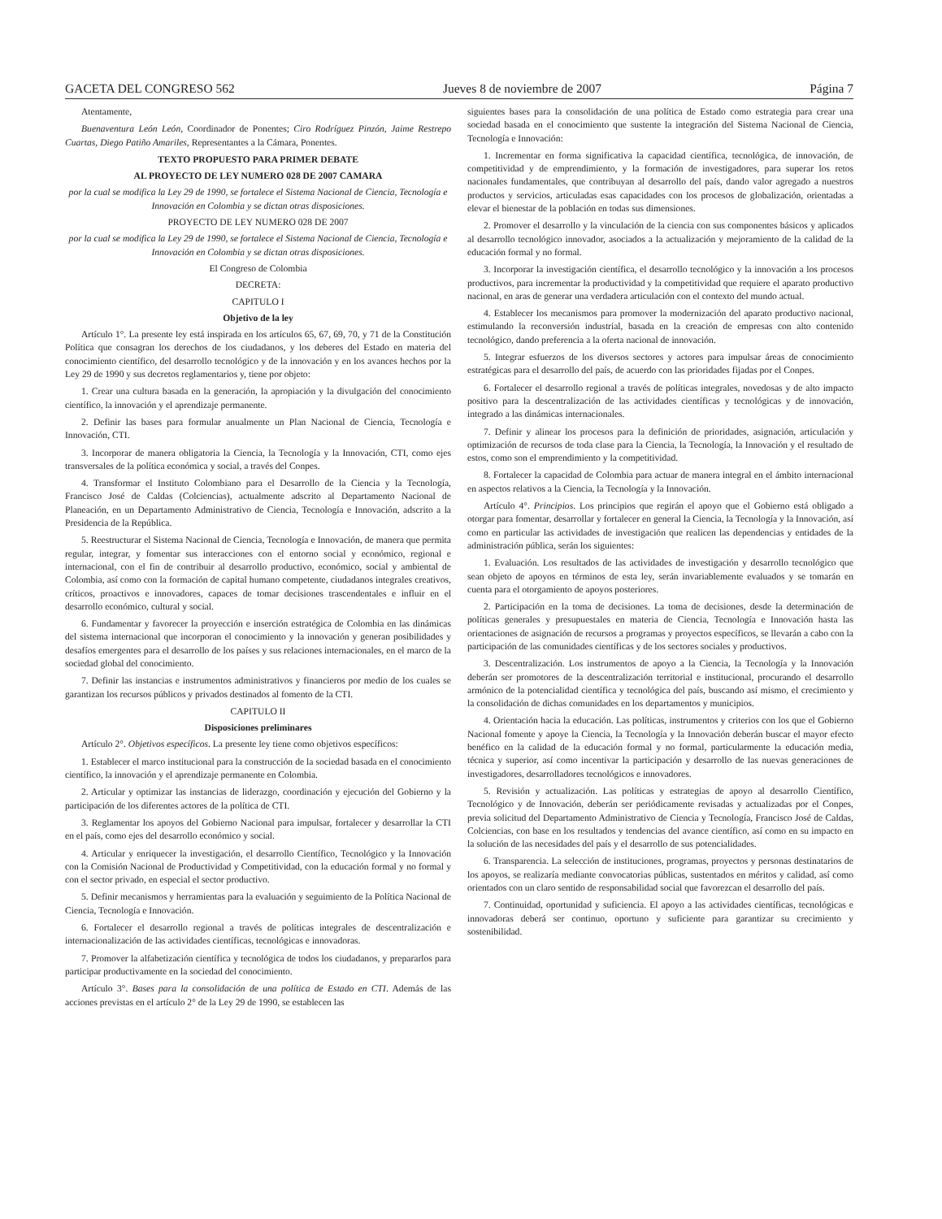GACETA DEL CONGRESO 562 Jueves 8 de noviembre de 2007 Página 7
Atentamente,
Buenaventura León León, Coordinador de Ponentes; Ciro Rodríguez Pinzón, Jaime Restrepo Cuartas, Diego Patiño Amariles, Representantes a la Cámara, Ponentes.
TEXTO PROPUESTO PARA PRIMER DEBATE
AL PROYECTO DE LEY NUMERO 028 DE 2007 CAMARA
por la cual se modifica la Ley 29 de 1990, se fortalece el Sistema Nacional de Ciencia, Tecnología e Innovación en Colombia y se dictan otras disposiciones.
PROYECTO DE LEY NUMERO 028 DE 2007
por la cual se modifica la Ley 29 de 1990, se fortalece el Sistema Nacional de Ciencia, Tecnología e Innovación en Colombia y se dictan otras disposiciones.
El Congreso de Colombia
DECRETA:
CAPITULO I
Objetivo de la ley
Artículo 1°. La presente ley está inspirada en los artículos 65, 67, 69, 70, y 71 de la Constitución Política que consagran los derechos de los ciudadanos, y los deberes del Estado en materia del conocimiento científico, del desarrollo tecnológico y de la innovación y en los avances hechos por la Ley 29 de 1990 y sus decretos reglamentarios y, tiene por objeto:
1. Crear una cultura basada en la generación, la apropiación y la divulgación del conocimiento científico, la innovación y el aprendizaje permanente.
2. Definir las bases para formular anualmente un Plan Nacional de Ciencia, Tecnología e Innovación, CTI.
3. Incorporar de manera obligatoria la Ciencia, la Tecnología y la Innovación, CTI, como ejes transversales de la política económica y social, a través del Conpes.
4. Transformar el Instituto Colombiano para el Desarrollo de la Ciencia y la Tecnología, Francisco José de Caldas (Colciencias), actualmente adscrito al Departamento Nacional de Planeación, en un Departamento Administrativo de Ciencia, Tecnología e Innovación, adscrito a la Presidencia de la República.
5. Reestructurar el Sistema Nacional de Ciencia, Tecnología e Innovación, de manera que permita regular, integrar, y fomentar sus interacciones con el entorno social y económico, regional e internacional, con el fin de contribuir al desarrollo productivo, económico, social y ambiental de Colombia, así como con la formación de capital humano competente, ciudadanos integrales creativos, críticos, proactivos e innovadores, capaces de tomar decisiones trascendentales e influir en el desarrollo económico, cultural y social.
6. Fundamentar y favorecer la proyección e inserción estratégica de Colombia en las dinámicas del sistema internacional que incorporan el conocimiento y la innovación y generan posibilidades y desafíos emergentes para el desarrollo de los países y sus relaciones internacionales, en el marco de la sociedad global del conocimiento.
7. Definir las instancias e instrumentos administrativos y financieros por medio de los cuales se garantizan los recursos públicos y privados destinados al fomento de la CTI.
CAPITULO II
Disposiciones preliminares
Artículo 2°. Objetivos específicos. La presente ley tiene como objetivos específicos:
1. Establecer el marco institucional para la construcción de la sociedad basada en el conocimiento científico, la innovación y el aprendizaje permanente en Colombia.
2. Articular y optimizar las instancias de liderazgo, coordinación y ejecución del Gobierno y la participación de los diferentes actores de la política de CTI.
3. Reglamentar los apoyos del Gobierno Nacional para impulsar, fortalecer y desarrollar la CTI en el país, como ejes del desarrollo económico y social.
4. Articular y enriquecer la investigación, el desarrollo Científico, Tecnológico y la Innovación con la Comisión Nacional de Productividad y Competitividad, con la educación formal y no formal y con el sector privado, en especial el sector productivo.
5. Definir mecanismos y herramientas para la evaluación y seguimiento de la Política Nacional de Ciencia, Tecnología e Innovación.
6. Fortalecer el desarrollo regional a través de políticas integrales de descentralización e internacionalización de las actividades científicas, tecnológicas e innovadoras.
7. Promover la alfabetización científica y tecnológica de todos los ciudadanos, y prepararlos para participar productivamente en la sociedad del conocimiento.
Artículo 3°. Bases para la consolidación de una política de Estado en CTI. Además de las acciones previstas en el artículo 2° de la Ley 29 de 1990, se establecen las
siguientes bases para la consolidación de una política de Estado como estrategia para crear una sociedad basada en el conocimiento que sustente la integración del Sistema Nacional de Ciencia, Tecnología e Innovación:
1. Incrementar en forma significativa la capacidad científica, tecnológica, de innovación, de competitividad y de emprendimiento, y la formación de investigadores, para superar los retos nacionales fundamentales, que contribuyan al desarrollo del país, dando valor agregado a nuestros productos y servicios, articuladas esas capacidades con los procesos de globalización, orientadas a elevar el bienestar de la población en todas sus dimensiones.
2. Promover el desarrollo y la vinculación de la ciencia con sus componentes básicos y aplicados al desarrollo tecnológico innovador, asociados a la actualización y mejoramiento de la calidad de la educación formal y no formal.
3. Incorporar la investigación científica, el desarrollo tecnológico y la innovación a los procesos productivos, para incrementar la productividad y la competitividad que requiere el aparato productivo nacional, en aras de generar una verdadera articulación con el contexto del mundo actual.
4. Establecer los mecanismos para promover la modernización del aparato productivo nacional, estimulando la reconversión industrial, basada en la creación de empresas con alto contenido tecnológico, dando preferencia a la oferta nacional de innovación.
5. Integrar esfuerzos de los diversos sectores y actores para impulsar áreas de conocimiento estratégicas para el desarrollo del país, de acuerdo con las prioridades fijadas por el Conpes.
6. Fortalecer el desarrollo regional a través de políticas integrales, novedosas y de alto impacto positivo para la descentralización de las actividades científicas y tecnológicas y de innovación, integrado a las dinámicas internacionales.
7. Definir y alinear los procesos para la definición de prioridades, asignación, articulación y optimización de recursos de toda clase para la Ciencia, la Tecnología, la Innovación y el resultado de estos, como son el emprendimiento y la competitividad.
8. Fortalecer la capacidad de Colombia para actuar de manera integral en el ámbito internacional en aspectos relativos a la Ciencia, la Tecnología y la Innovación.
Artículo 4°. Principios. Los principios que regirán el apoyo que el Gobierno está obligado a otorgar para fomentar, desarrollar y fortalecer en general la Ciencia, la Tecnología y la Innovación, así como en particular las actividades de investigación que realicen las dependencias y entidades de la administración pública, serán los siguientes:
1. Evaluación. Los resultados de las actividades de investigación y desarrollo tecnológico que sean objeto de apoyos en términos de esta ley, serán invariablemente evaluados y se tomarán en cuenta para el otorgamiento de apoyos posteriores.
2. Participación en la toma de decisiones. La toma de decisiones, desde la determinación de políticas generales y presupuestales en materia de Ciencia, Tecnología e Innovación hasta las orientaciones de asignación de recursos a programas y proyectos específicos, se llevarán a cabo con la participación de las comunidades científicas y de los sectores sociales y productivos.
3. Descentralización. Los instrumentos de apoyo a la Ciencia, la Tecnología y la Innovación deberán ser promotores de la descentralización territorial e institucional, procurando el desarrollo armónico de la potencialidad científica y tecnológica del país, buscando así mismo, el crecimiento y la consolidación de dichas comunidades en los departamentos y municipios.
4. Orientación hacia la educación. Las políticas, instrumentos y criterios con los que el Gobierno Nacional fomente y apoye la Ciencia, la Tecnología y la Innovación deberán buscar el mayor efecto benéfico en la calidad de la educación formal y no formal, particularmente la educación media, técnica y superior, así como incentivar la participación y desarrollo de las nuevas generaciones de investigadores, desarrolladores tecnológicos e innovadores.
5. Revisión y actualización. Las políticas y estrategias de apoyo al desarrollo Científico, Tecnológico y de Innovación, deberán ser periódicamente revisadas y actualizadas por el Conpes, previa solicitud del Departamento Administrativo de Ciencia y Tecnología, Francisco José de Caldas, Colciencias, con base en los resultados y tendencias del avance científico, así como en su impacto en la solución de las necesidades del país y el desarrollo de sus potencialidades.
6. Transparencia. La selección de instituciones, programas, proyectos y personas destinatarios de los apoyos, se realizaría mediante convocatorias públicas, sustentados en méritos y calidad, así como orientados con un claro sentido de responsabilidad social que favorezcan el desarrollo del país.
7. Continuidad, oportunidad y suficiencia. El apoyo a las actividades científicas, tecnológicas e innovadoras deberá ser continuo, oportuno y suficiente para garantizar su crecimiento y sostenibilidad.